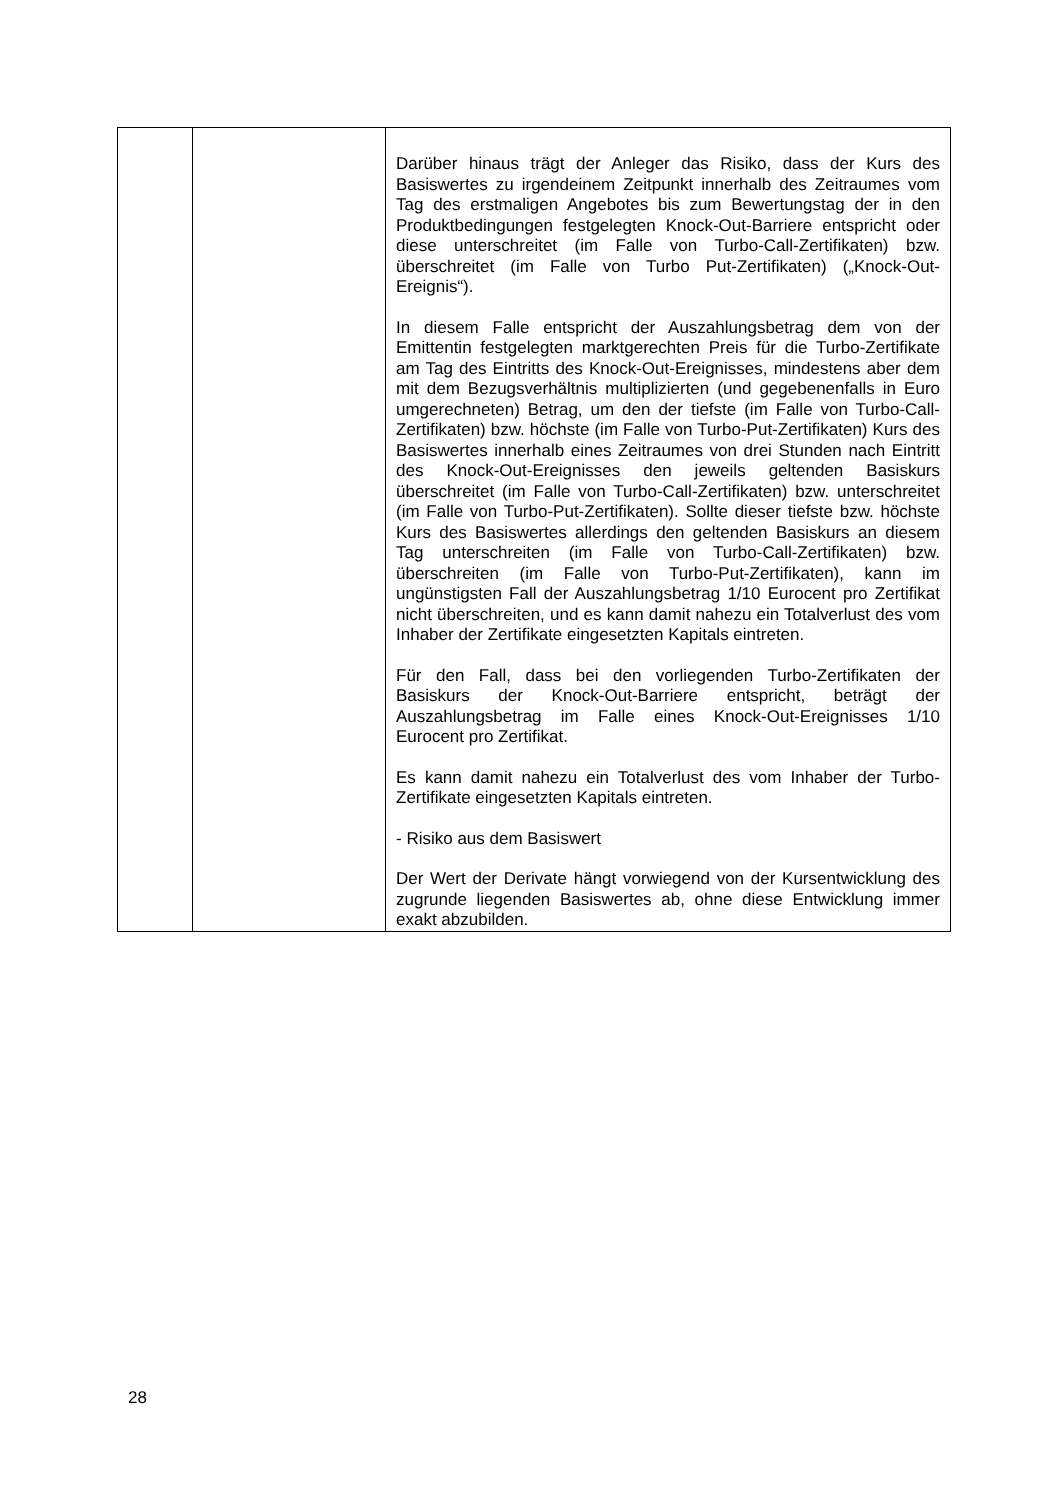| | | Darüber hinaus trägt der Anleger das Risiko, dass der Kurs des Basiswertes zu irgendeinem Zeitpunkt innerhalb des Zeitraumes vom Tag des erstmaligen Angebotes bis zum Bewertungstag der in den Produktbedingungen festgelegten Knock-Out-Barriere entspricht oder diese unterschreitet (im Falle von Turbo-Call-Zertifikaten) bzw. überschreitet (im Falle von Turbo Put-Zertifikaten) („Knock-Out-Ereignis“). In diesem Falle entspricht der Auszahlungsbetrag dem von der Emittentin festgelegten marktgerechten Preis für die Turbo-Zertifikate am Tag des Eintritts des Knock-Out-Ereignisses, mindestens aber dem mit dem Bezugsverhältnis multiplizierten (und gegebenenfalls in Euro umgerechneten) Betrag, um den der tiefste (im Falle von Turbo-Call-Zertifikaten) bzw. höchste (im Falle von Turbo-Put-Zertifikaten) Kurs des Basiswertes innerhalb eines Zeitraumes von drei Stunden nach Eintritt des Knock-Out-Ereignisses den jeweils geltenden Basiskurs überschreitet (im Falle von Turbo-Call-Zertifikaten) bzw. unterschreitet (im Falle von Turbo-Put-Zertifikaten). Sollte dieser tiefste bzw. höchste Kurs des Basiswertes allerdings den geltenden Basiskurs an diesem Tag unterschreiten (im Falle von Turbo-Call-Zertifikaten) bzw. überschreiten (im Falle von Turbo-Put-Zertifikaten), kann im ungünstigsten Fall der Auszahlungsbetrag 1/10 Eurocent pro Zertifikat nicht überschreiten, und es kann damit nahezu ein Totalverlust des vom Inhaber der Zertifikate eingesetzten Kapitals eintreten. Für den Fall, dass bei den vorliegenden Turbo-Zertifikaten der Basiskurs der Knock-Out-Barriere entspricht, beträgt der Auszahlungsbetrag im Falle eines Knock-Out-Ereignisses 1/10 Eurocent pro Zertifikat. Es kann damit nahezu ein Totalverlust des vom Inhaber der Turbo-Zertifikate eingesetzten Kapitals eintreten. - Risiko aus dem Basiswert Der Wert der Derivate hängt vorwiegend von der Kursentwicklung des zugrunde liegenden Basiswertes ab, ohne diese Entwicklung immer exakt abzubilden. |
28